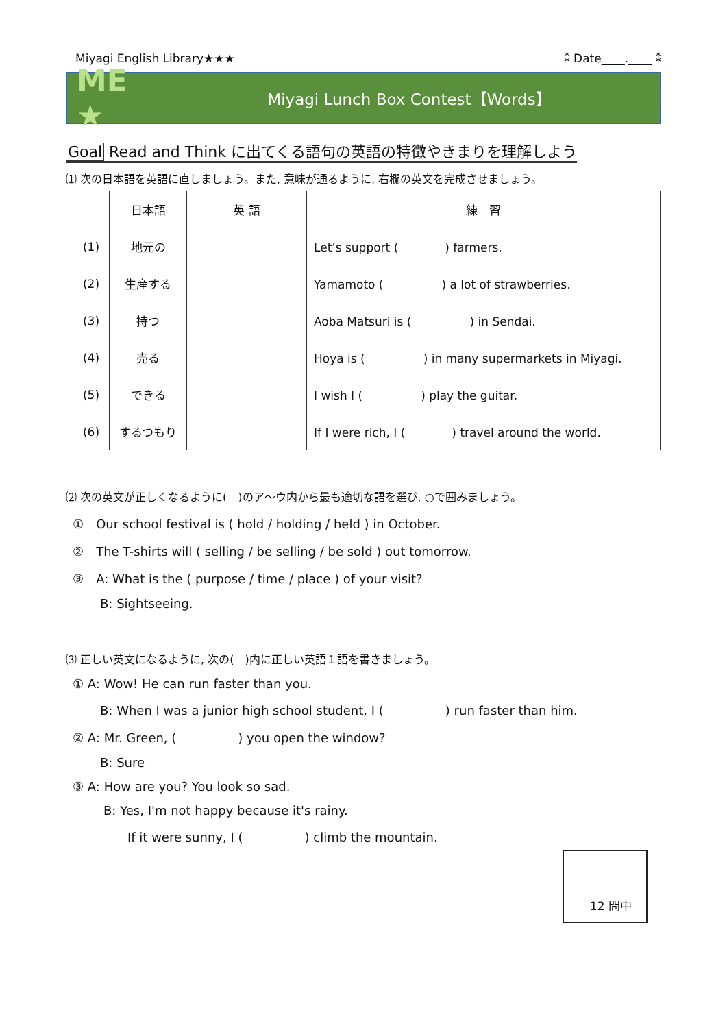Miyagi English Library★★★ ⁑ Date____.____ ⁑
ME ★
Miyagi Lunch Box Contest【Words】
Goal Read and Think に出てくる語句の英語の特徴やきまりを理解しよう
⑴ 次の日本語を英語に直しましょう。また, 意味が通るように, 右欄の英文を完成させましょう。
| | 日本語 | 英 語 | 練 習 |
| --- | --- | --- | --- |
| (1) | 地元の | | Let’s support ( ) farmers. |
| (2) | 生産する | | Yamamoto ( ) a lot of strawberries. |
| (3) | 持つ | | Aoba Matsuri is ( ) in Sendai. |
| (4) | 売る | | Hoya is ( ) in many supermarkets in Miyagi. |
| (5) | できる | | I wish I ( ) play the guitar. |
| (6) | するつもり | | If I were rich, I ( ) travel around the world. |
⑵ 次の英文が正しくなるように(　)のア〜ウ内から最も適切な語を選び, ○で囲みましょう。
①　Our school festival is ( hold / holding / held ) in October.
②　The T-shirts will ( selling / be selling / be sold ) out tomorrow.
③　A: What is the ( purpose / time / place ) of your visit?
B: Sightseeing.
⑶ 正しい英文になるように, 次の(　)内に正しい英語１語を書きましょう。
① A: Wow! He can run faster than you.
B: When I was a junior high school student, I (　　　　　) run faster than him.
② A: Mr. Green, (　　　　　) you open the window?
B: Sure
③ A: How are you? You look so sad.
B: Yes, I'm not happy because it's rainy.
If it were sunny, I (　　　　　) climb the mountain.
12 問中